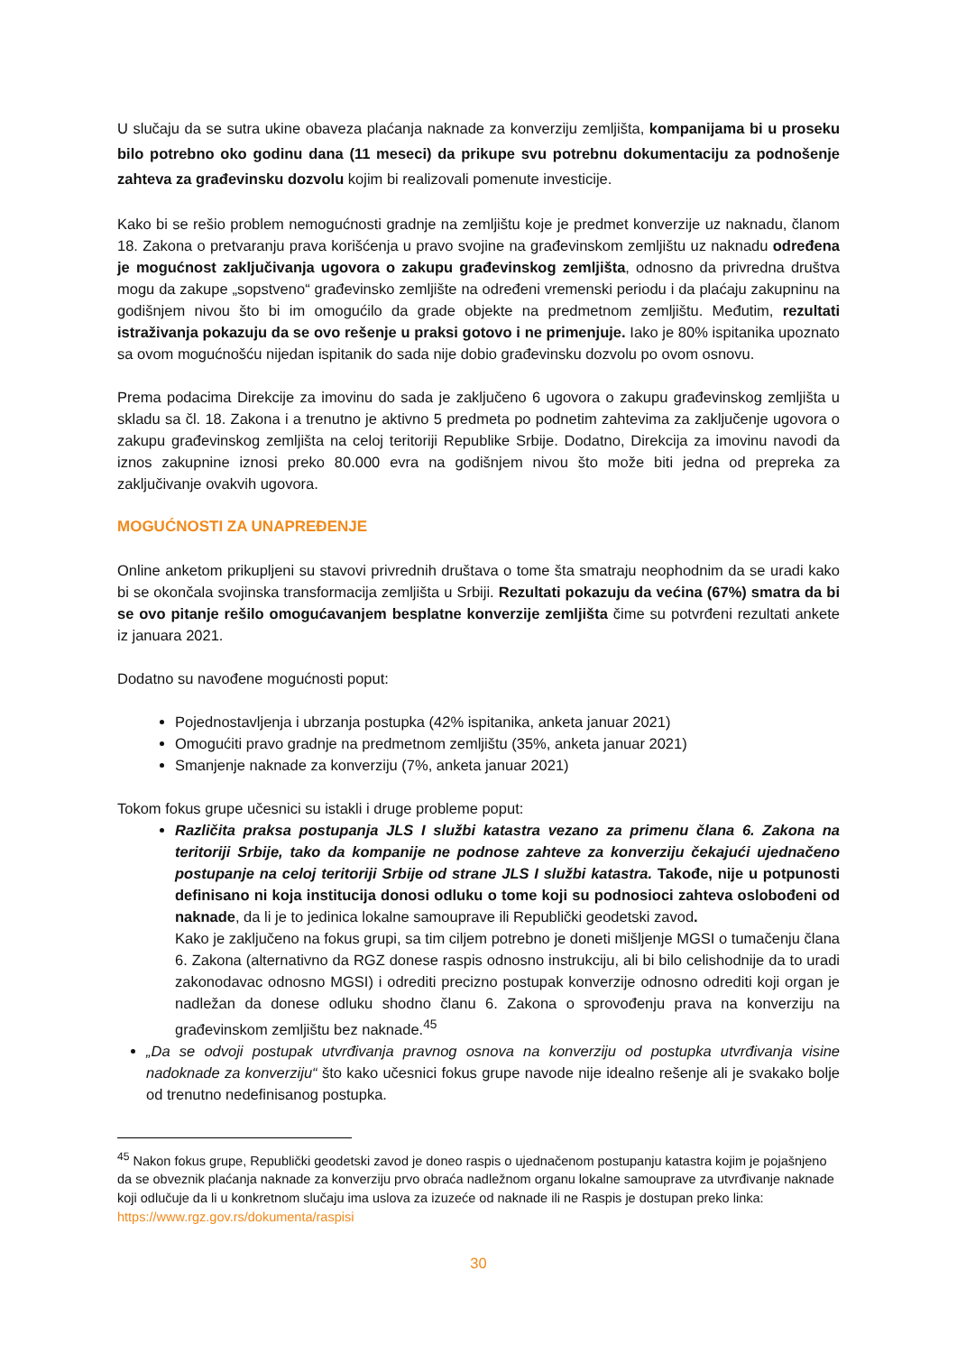U slučaju da se sutra ukine obaveza plaćanja naknade za konverziju zemljišta, kompanijama bi u proseku bilo potrebno oko godinu dana (11 meseci) da prikupe svu potrebnu dokumentaciju za podnošenje zahteva za građevinsku dozvolu kojim bi realizovali pomenute investicije.
Kako bi se rešio problem nemogućnosti gradnje na zemljištu koje je predmet konverzije uz naknadu, članom 18. Zakona o pretvaranju prava korišćenja u pravo svojine na građevinskom zemljištu uz naknadu određena je mogućnost zaključivanja ugovora o zakupu građevinskog zemljišta, odnosno da privredna društva mogu da zakupe „sopstveno“ građevinsko zemljište na određeni vremenski periodu i da plaćaju zakupninu na godišnjem nivou što bi im omogućilo da grade objekte na predmetnom zemljištu. Međutim, rezultati istraživanja pokazuju da se ovo rešenje u praksi gotovo i ne primenjuje. Iako je 80% ispitanika upoznato sa ovom mogućnošću nijedan ispitanik do sada nije dobio građevinsku dozvolu po ovom osnovu.
Prema podacima Direkcije za imovinu do sada je zaključeno 6 ugovora o zakupu građevinskog zemljišta u skladu sa čl. 18. Zakona i a trenutno je aktivno 5 predmeta po podnetim zahtevima za zaključenje ugovora o zakupu građevinskog zemljišta na celoj teritoriji Republike Srbije. Dodatno, Direkcija za imovinu navodi da iznos zakupnine iznosi preko 80.000 evra na godišnjem nivou što može biti jedna od prepreka za zaključivanje ovakvih ugovora.
MOGUĆNOSTI ZA UNAPREĐENJE
Online anketom prikupljeni su stavovi privrednih društava o tome šta smatraju neophodnim da se uradi kako bi se okončala svojinska transformacija zemljišta u Srbiji. Rezultati pokazuju da većina (67%) smatra da bi se ovo pitanje rešilo omogućavanjem besplatne konverzije zemljišta čime su potvrđeni rezultati ankete iz januara 2021.
Dodatno su navođene mogućnosti poput:
Pojednostavljenja i ubrzanja postupka (42% ispitanika, anketa januar 2021)
Omogućiti pravo gradnje na predmetnom zemljištu (35%, anketa januar 2021)
Smanjenje naknade za konverziju (7%, anketa januar 2021)
Tokom fokus grupe učesnici su istakli i druge probleme poput:
Različita praksa postupanja JLS I službi katastra vezano za primenu člana 6. Zakona na teritoriji Srbije, tako da kompanije ne podnose zahteve za konverziju čekajući ujednačeno postupanje na celoj teritoriji Srbije od strane JLS I službi katastra. Takođe, nije u potpunosti definisano ni koja institucija donosi odluku o tome koji su podnosioci zahteva oslobođeni od naknade, da li je to jedinica lokalne samouprave ili Republički geodetski zavod.
Kako je zaključeno na fokus grupi, sa tim ciljem potrebno je doneti mišljenje MGSI o tumačenju člana 6. Zakona (alternativno da RGZ donese raspis odnosno instrukciju, ali bi bilo celishodnije da to uradi zakonodavac odnosno MGSI) i odrediti precizno postupak konverzije odnosno odrediti koji organ je nadležan da donese odluku shodno članu 6. Zakona o sprovođenju prava na konverziju na građevinskom zemljištu bez naknade.<sup>45</sup>
„Da se odvoji postupak utvrđivanja pravnog osnova na konverziju od postupka utvrđivanja visine nadoknade za konverziju“ što kako učesnici fokus grupe navode nije idealno rešenje ali je svakako bolje od trenutno nedefinisanog postupka.
<sup>45</sup> Nakon fokus grupe, Republički geodetski zavod je doneo raspis o ujednačenom postupanju katastra kojim je pojašnjeno da se obveznik plaćanja naknade za konverziju prvo obraća nadležnom organu lokalne samouprave za utvrđivanje naknade koji odlučuje da li u konkretnom slučaju ima uslova za izuzeće od naknade ili ne Raspis je dostupan preko linka: https://www.rgz.gov.rs/dokumenta/raspisi
30